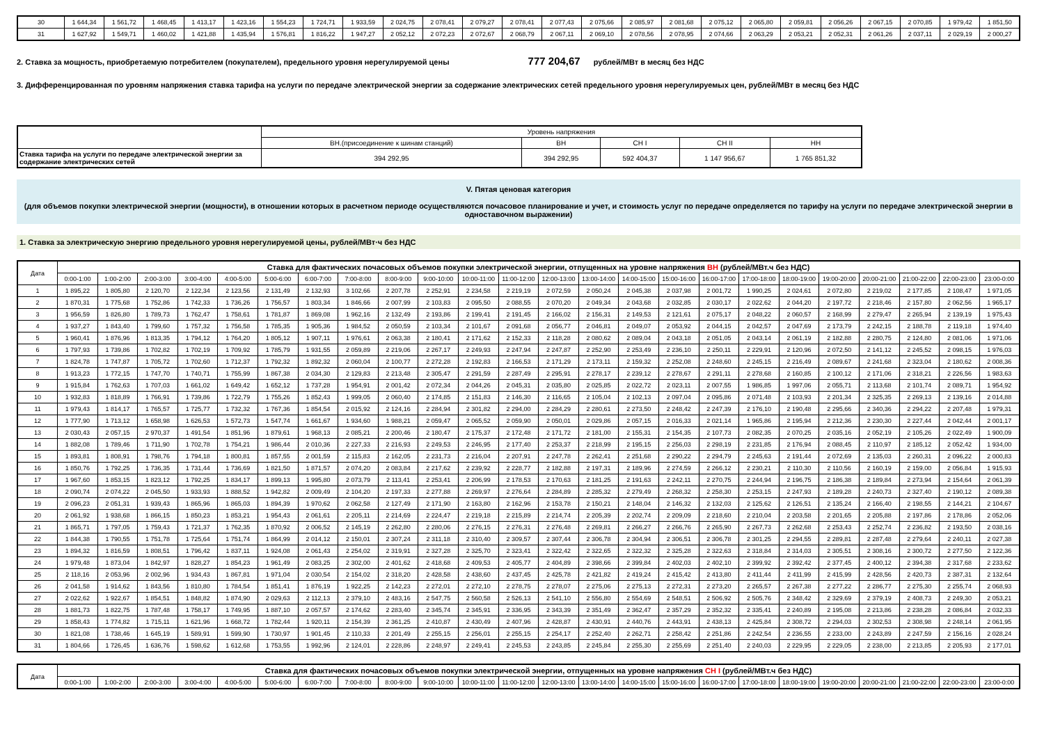| 30 | 1 644,34 | 1 561,72 | 1 468,45 | 1 413,17 | 1 423,16 | 1 554,23 | 1 724,71 | 1 933,59 | 2 024,75 | 2 078,41 | 2 079,27 | 2 078,41 | 2 077,43 | 2 075,66 | 2 085,97 | 2 081,68 | 2 075,12 | 2 065,80 | 2 059,81 | 2 056,26 | 2 067,15 | 2 070,85 | 1 979,42 | 1 851,50 |
| 31 | 1 627,92 | 1 549,71 | 1 460,02 | 1 421,88 | 1 435,94 | 1 576,81 | 1 816,22 | 1 947,27 | 2 052,12 | 2 072,23 | 2 072,67 | 2 068,79 | 2 067,11 | 2 069,10 | 2 078,56 | 2 078,95 | 2 074,66 | 2 063,29 | 2 053,21 | 2 052,31 | 2 061,26 | 2 037,11 | 2 029,19 | 2 000,27 |
2. Ставка за мощность, приобретаемую потребителем (покупателем), предельного уровня нерегулируемой цены 777 204,67 рублей/МВт в месяц без НДС
3. Дифференцированная по уровням напряжения ставка тарифа на услуги по передаче электрической энергии за содержание электрических сетей предельного уровня нерегулируемых цен, рублей/МВт в месяц без НДС
| | Уровень напряжения | | | | |
| | ВН.(присоединение к шинам станций) | ВН | СН I | СН II | НН |
| Ставка тарифа на услуги по передаче электрической энергии за содержание электрических сетей | 394 292,95 | 394 292,95 | 592 404,37 | 1 147 956,67 | 1 765 851,32 |
V. Пятая ценовая категория
(для объемов покупки электрической энергии (мощности), в отношении которых в расчетном периоде осуществляются почасовое планирование и учет, и стоимость услуг по передаче определяется по тарифу на услуги по передаче электрической энергии в одноставочном выражении)
1. Ставка за электрическую энергию предельного уровня нерегулируемой цены, рублей/МВт·ч без НДС
| Дата | Ставка для фактических почасовых объемов покупки электрической энергии, отпущенных на уровне напряжения ВН (рублей/МВт.ч без НДС) | | | | | | | | | | | | | | | | | | | | | | | |
| --- | --- | --- | --- | --- | --- | --- | --- | --- | --- | --- | --- | --- | --- | --- | --- | --- | --- | --- | --- | --- | --- | --- | --- | --- |
| | 0:00-1:00 | 1:00-2:00 | 2:00-3:00 | 3:00-4:00 | 4:00-5:00 | 5:00-6:00 | 6:00-7:00 | 7:00-8:00 | 8:00-9:00 | 9:00-10:00 | 10:00-11:00 | 11:00-12:00 | 12:00-13:00 | 13:00-14:00 | 14:00-15:00 | 15:00-16:00 | 16:00-17:00 | 17:00-18:00 | 18:00-19:00 | 19:00-20:00 | 20:00-21:00 | 21:00-22:00 | 22:00-23:00 | 23:00-0:00 |
| 1 | 1 895,22 | 1 805,80 | 2 120,70 | 2 122,34 | 2 123,56 | 2 131,49 | 2 132,93 | 3 102,66 | 2 207,78 | 2 252,91 | 2 234,58 | 2 219,19 | 2 072,59 | 2 050,24 | 2 045,38 | 2 037,98 | 2 001,72 | 1 990,25 | 2 024,61 | 2 072,80 | 2 219,02 | 2 177,85 | 2 108,47 | 1 971,05 |
| 2 | 1 870,31 | 1 775,68 | 1 752,86 | 1 742,33 | 1 736,26 | 1 756,57 | 1 803,34 | 1 846,66 | 2 007,99 | 2 103,83 | 2 095,50 | 2 088,55 | 2 070,20 | 2 049,34 | 2 043,68 | 2 032,85 | 2 030,17 | 2 022,62 | 2 044,20 | 2 197,72 | 2 218,46 | 2 157,80 | 2 062,56 | 1 965,17 |
| 3 | 1 956,59 | 1 826,80 | 1 789,73 | 1 762,47 | 1 758,61 | 1 781,87 | 1 869,08 | 1 962,16 | 2 132,49 | 2 193,86 | 2 199,41 | 2 191,45 | 2 166,02 | 2 156,31 | 2 149,53 | 2 121,61 | 2 075,17 | 2 048,22 | 2 060,57 | 2 168,99 | 2 279,47 | 2 265,94 | 2 139,19 | 1 975,43 |
| 4 | 1 937,27 | 1 843,40 | 1 799,60 | 1 757,32 | 1 756,58 | 1 785,35 | 1 905,36 | 1 984,52 | 2 050,59 | 2 103,34 | 2 101,67 | 2 091,68 | 2 056,77 | 2 046,81 | 2 049,07 | 2 053,92 | 2 044,15 | 2 042,57 | 2 047,69 | 2 173,79 | 2 242,15 | 2 188,78 | 2 119,18 | 1 974,40 |
| 5 | 1 960,41 | 1 876,96 | 1 813,35 | 1 794,12 | 1 764,20 | 1 805,12 | 1 907,11 | 1 976,61 | 2 063,38 | 2 180,41 | 2 171,62 | 2 152,33 | 2 118,28 | 2 080,62 | 2 089,04 | 2 043,18 | 2 051,05 | 2 043,14 | 2 061,19 | 2 182,88 | 2 280,75 | 2 124,80 | 2 081,06 | 1 971,06 |
| 6 | 1 797,93 | 1 739,86 | 1 702,82 | 1 702,19 | 1 709,92 | 1 785,79 | 1 931,55 | 2 059,89 | 2 219,06 | 2 267,17 | 2 249,93 | 2 247,94 | 2 247,87 | 2 252,90 | 2 253,49 | 2 236,10 | 2 250,11 | 2 229,91 | 2 120,96 | 2 072,50 | 2 141,12 | 2 245,52 | 2 098,15 | 1 976,03 |
| 7 | 1 824,78 | 1 747,87 | 1 705,72 | 1 702,60 | 1 712,37 | 1 792,32 | 1 892,32 | 2 060,04 | 2 100,77 | 2 272,28 | 2 192,83 | 2 166,53 | 2 171,29 | 2 173,11 | 2 159,32 | 2 252,08 | 2 248,60 | 2 245,15 | 2 216,49 | 2 089,67 | 2 241,68 | 2 323,04 | 2 180,62 | 2 008,36 |
| 8 | 1 913,23 | 1 772,15 | 1 747,70 | 1 740,71 | 1 755,99 | 1 867,38 | 2 034,30 | 2 129,83 | 2 213,48 | 2 305,47 | 2 291,59 | 2 287,49 | 2 295,91 | 2 278,17 | 2 239,12 | 2 278,67 | 2 291,11 | 2 278,68 | 2 160,85 | 2 100,12 | 2 171,06 | 2 318,21 | 2 226,56 | 1 983,63 |
| 9 | 1 915,84 | 1 762,63 | 1 707,03 | 1 661,02 | 1 649,42 | 1 652,12 | 1 737,28 | 1 954,91 | 2 001,42 | 2 072,34 | 2 044,26 | 2 045,31 | 2 035,80 | 2 025,85 | 2 022,72 | 2 023,11 | 2 007,55 | 1 986,85 | 1 997,06 | 2 055,71 | 2 113,68 | 2 101,74 | 2 089,71 | 1 954,92 |
| 10 | 1 932,83 | 1 818,89 | 1 766,91 | 1 739,86 | 1 722,79 | 1 755,26 | 1 852,43 | 1 999,05 | 2 060,40 | 2 174,85 | 2 151,83 | 2 146,30 | 2 116,65 | 2 105,04 | 2 102,13 | 2 097,04 | 2 095,86 | 2 071,48 | 2 103,93 | 2 201,34 | 2 325,35 | 2 269,13 | 2 139,16 | 2 014,88 |
| 11 | 1 979,43 | 1 814,17 | 1 765,57 | 1 725,77 | 1 732,32 | 1 767,36 | 1 854,54 | 2 015,92 | 2 124,16 | 2 284,94 | 2 301,82 | 2 294,00 | 2 284,29 | 2 280,61 | 2 273,50 | 2 248,42 | 2 247,39 | 2 176,10 | 2 190,48 | 2 295,66 | 2 340,36 | 2 294,22 | 2 207,48 | 1 979,31 |
| 12 | 1 777,90 | 1 713,12 | 1 658,98 | 1 626,53 | 1 572,73 | 1 547,74 | 1 661,67 | 1 934,60 | 1 988,21 | 2 059,47 | 2 065,52 | 2 059,90 | 2 050,01 | 2 029,86 | 2 057,15 | 2 016,33 | 2 021,14 | 1 965,86 | 2 195,94 | 2 212,36 | 2 230,30 | 2 227,44 | 2 042,44 | 2 001,17 |
| 13 | 2 030,43 | 2 057,15 | 2 970,37 | 1 491,54 | 1 851,96 | 1 879,61 | 1 968,13 | 2 085,21 | 2 200,46 | 2 180,47 | 2 175,37 | 2 172,48 | 2 171,72 | 2 181,00 | 2 155,31 | 2 154,35 | 2 107,73 | 2 082,35 | 2 070,25 | 2 035,16 | 2 052,19 | 2 105,26 | 2 022,49 | 1 900,09 |
| 14 | 1 882,08 | 1 789,46 | 1 711,90 | 1 702,78 | 1 754,21 | 1 986,44 | 2 010,36 | 2 227,33 | 2 216,93 | 2 249,53 | 2 246,95 | 2 177,40 | 2 253,37 | 2 218,99 | 2 195,15 | 2 256,03 | 2 298,19 | 2 231,85 | 2 176,94 | 2 088,45 | 2 110,97 | 2 185,12 | 2 052,42 | 1 934,00 |
| 15 | 1 893,81 | 1 808,91 | 1 798,76 | 1 794,18 | 1 800,81 | 1 857,55 | 2 001,59 | 2 115,83 | 2 162,05 | 2 231,73 | 2 216,04 | 2 207,91 | 2 247,78 | 2 262,41 | 2 251,68 | 2 290,22 | 2 294,79 | 2 245,63 | 2 191,44 | 2 072,69 | 2 135,03 | 2 260,31 | 2 096,22 | 2 000,83 |
| 16 | 1 850,76 | 1 792,25 | 1 736,35 | 1 731,44 | 1 736,69 | 1 821,50 | 1 871,57 | 2 074,20 | 2 083,84 | 2 217,62 | 2 239,92 | 2 228,77 | 2 182,88 | 2 197,31 | 2 189,96 | 2 274,59 | 2 266,12 | 2 230,21 | 2 110,30 | 2 110,56 | 2 160,19 | 2 159,00 | 2 056,84 | 1 915,93 |
| 17 | 1 967,60 | 1 853,15 | 1 823,12 | 1 792,25 | 1 834,17 | 1 899,13 | 1 995,80 | 2 073,79 | 2 113,41 | 2 253,41 | 2 206,99 | 2 178,53 | 2 170,63 | 2 181,25 | 2 191,63 | 2 242,11 | 2 270,75 | 2 244,94 | 2 196,75 | 2 186,38 | 2 189,84 | 2 273,94 | 2 154,64 | 2 061,39 |
| 18 | 2 090,74 | 2 074,22 | 2 045,50 | 1 933,93 | 1 888,52 | 1 942,82 | 2 009,49 | 2 104,20 | 2 197,33 | 2 277,88 | 2 269,97 | 2 276,64 | 2 284,89 | 2 285,32 | 2 279,49 | 2 268,32 | 2 258,30 | 2 253,15 | 2 247,93 | 2 189,28 | 2 240,73 | 2 327,40 | 2 190,12 | 2 089,38 |
| 19 | 2 096,23 | 2 051,31 | 1 939,43 | 1 865,96 | 1 865,03 | 1 894,39 | 1 970,62 | 2 062,58 | 2 127,49 | 2 171,90 | 2 163,80 | 2 162,96 | 2 153,78 | 2 150,21 | 2 148,04 | 2 146,32 | 2 132,03 | 2 125,62 | 2 126,51 | 2 135,24 | 2 166,40 | 2 198,55 | 2 144,21 | 2 104,67 |
| 20 | 2 061,92 | 1 938,68 | 1 866,15 | 1 850,23 | 1 853,21 | 1 954,43 | 2 061,61 | 2 205,11 | 2 214,69 | 2 224,47 | 2 219,18 | 2 215,89 | 2 214,74 | 2 205,39 | 2 202,74 | 2 209,09 | 2 218,60 | 2 210,04 | 2 203,58 | 2 201,65 | 2 205,88 | 2 197,86 | 2 178,86 | 2 052,06 |
| 21 | 1 865,71 | 1 797,05 | 1 759,43 | 1 721,37 | 1 762,35 | 1 870,92 | 2 006,52 | 2 145,19 | 2 262,80 | 2 280,06 | 2 276,15 | 2 276,31 | 2 276,48 | 2 269,81 | 2 266,27 | 2 266,76 | 2 265,90 | 2 267,73 | 2 262,68 | 2 253,43 | 2 252,74 | 2 236,82 | 2 193,50 | 2 038,16 |
| 22 | 1 844,38 | 1 790,55 | 1 751,78 | 1 725,64 | 1 751,74 | 1 864,99 | 2 014,12 | 2 150,01 | 2 307,24 | 2 311,18 | 2 310,40 | 2 309,57 | 2 307,44 | 2 306,78 | 2 304,94 | 2 306,51 | 2 306,78 | 2 301,25 | 2 294,55 | 2 289,81 | 2 287,48 | 2 279,64 | 2 240,11 | 2 027,38 |
| 23 | 1 894,32 | 1 816,59 | 1 808,51 | 1 796,42 | 1 837,11 | 1 924,08 | 2 061,43 | 2 254,02 | 2 319,91 | 2 327,28 | 2 325,70 | 2 323,41 | 2 322,42 | 2 322,65 | 2 322,32 | 2 325,28 | 2 322,63 | 2 318,84 | 2 314,03 | 2 305,51 | 2 308,16 | 2 300,72 | 2 277,50 | 2 122,36 |
| 24 | 1 979,48 | 1 873,04 | 1 842,97 | 1 828,27 | 1 854,23 | 1 961,49 | 2 083,25 | 2 302,00 | 2 401,62 | 2 418,68 | 2 409,53 | 2 405,77 | 2 404,89 | 2 398,66 | 2 399,84 | 2 402,03 | 2 402,10 | 2 399,92 | 2 392,42 | 2 377,45 | 2 400,12 | 2 394,38 | 2 317,68 | 2 233,62 |
| 25 | 2 118,16 | 2 053,96 | 2 002,96 | 1 934,43 | 1 867,81 | 1 971,04 | 2 030,54 | 2 154,02 | 2 318,20 | 2 428,58 | 2 438,60 | 2 437,45 | 2 425,78 | 2 421,82 | 2 419,24 | 2 415,42 | 2 413,80 | 2 411,44 | 2 411,99 | 2 415,99 | 2 428,56 | 2 420,73 | 2 387,31 | 2 132,64 |
| 26 | 2 041,58 | 1 914,62 | 1 843,56 | 1 810,80 | 1 784,54 | 1 851,41 | 1 876,19 | 1 922,25 | 2 142,23 | 2 272,01 | 2 272,10 | 2 278,75 | 2 278,07 | 2 275,06 | 2 275,13 | 2 272,31 | 2 273,20 | 2 265,57 | 2 267,38 | 2 277,22 | 2 286,77 | 2 275,30 | 2 255,74 | 2 068,93 |
| 27 | 2 022,62 | 1 922,67 | 1 854,51 | 1 848,82 | 1 874,90 | 2 029,63 | 2 112,13 | 2 379,10 | 2 483,16 | 2 547,75 | 2 560,58 | 2 526,13 | 2 541,10 | 2 556,80 | 2 554,69 | 2 548,51 | 2 506,92 | 2 505,76 | 2 348,42 | 2 329,69 | 2 379,19 | 2 408,73 | 2 249,30 | 2 053,21 |
| 28 | 1 881,73 | 1 822,75 | 1 787,48 | 1 758,17 | 1 749,95 | 1 887,10 | 2 057,57 | 2 174,62 | 2 283,40 | 2 345,74 | 2 345,91 | 2 336,95 | 2 343,39 | 2 351,49 | 2 362,47 | 2 357,29 | 2 352,32 | 2 335,41 | 2 240,89 | 2 195,08 | 2 213,86 | 2 238,28 | 2 086,84 | 2 032,33 |
| 29 | 1 858,43 | 1 774,82 | 1 715,11 | 1 621,96 | 1 668,72 | 1 782,44 | 1 920,11 | 2 154,39 | 2 361,25 | 2 410,87 | 2 430,49 | 2 407,96 | 2 428,87 | 2 430,91 | 2 440,76 | 2 443,91 | 2 438,13 | 2 425,84 | 2 308,72 | 2 294,03 | 2 302,53 | 2 308,98 | 2 248,14 | 2 061,95 |
| 30 | 1 821,08 | 1 738,46 | 1 645,19 | 1 589,91 | 1 599,90 | 1 730,97 | 1 901,45 | 2 110,33 | 2 201,49 | 2 255,15 | 2 256,01 | 2 255,15 | 2 254,17 | 2 252,40 | 2 262,71 | 2 258,42 | 2 251,86 | 2 242,54 | 2 236,55 | 2 233,00 | 2 243,89 | 2 247,59 | 2 156,16 | 2 028,24 |
| 31 | 1 804,66 | 1 726,45 | 1 636,76 | 1 598,62 | 1 612,68 | 1 753,55 | 1 992,96 | 2 124,01 | 2 228,86 | 2 248,97 | 2 249,41 | 2 245,53 | 2 243,85 | 2 245,84 | 2 255,30 | 2 255,69 | 2 251,40 | 2 240,03 | 2 229,95 | 2 229,05 | 2 238,00 | 2 213,85 | 2 205,93 | 2 177,01 |
| Дата | Ставка для фактических почасовых объемов покупки электрической энергии, отпущенных на уровне напряжения СН I (рублей/МВт.ч без НДС) | | | | | | | | | | | | | | | | | | | | | | | |
| --- | --- | --- | --- | --- | --- | --- | --- | --- | --- | --- | --- | --- | --- | --- | --- | --- | --- | --- | --- | --- | --- | --- | --- | --- |
| | 0:00-1:00 | 1:00-2:00 | 2:00-3:00 | 3:00-4:00 | 4:00-5:00 | 5:00-6:00 | 6:00-7:00 | 7:00-8:00 | 8:00-9:00 | 9:00-10:00 | 10:00-11:00 | 11:00-12:00 | 12:00-13:00 | 13:00-14:00 | 14:00-15:00 | 15:00-16:00 | 16:00-17:00 | 17:00-18:00 | 18:00-19:00 | 19:00-20:00 | 20:00-21:00 | 21:00-22:00 | 22:00-23:00 | 23:00-0:00 |